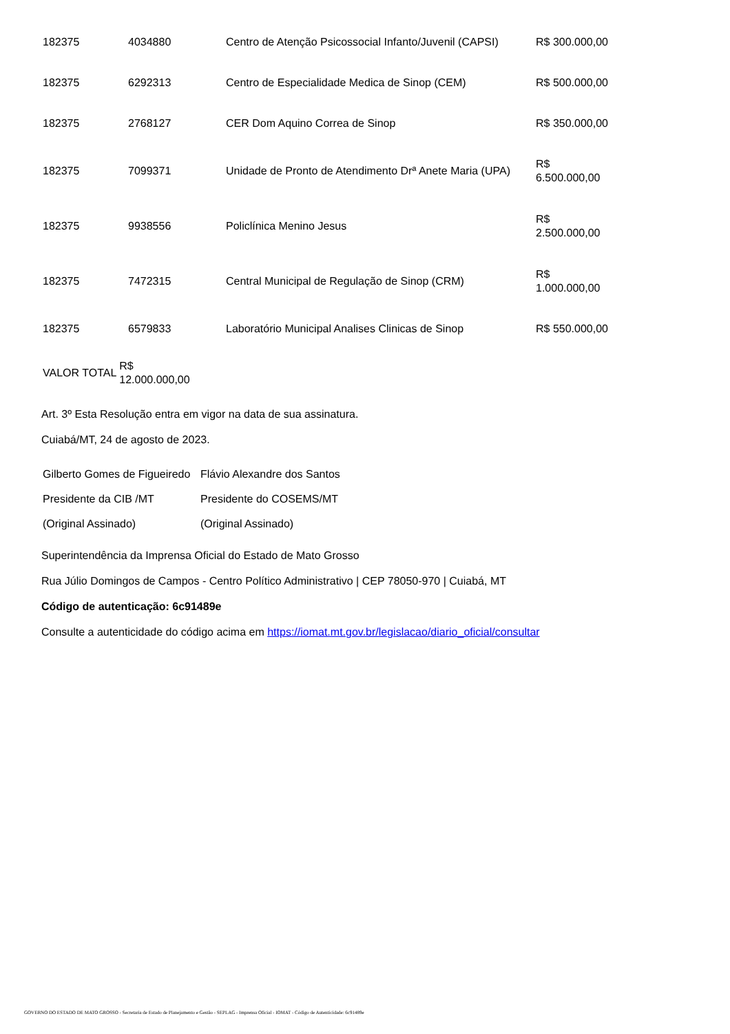| 182375 | 4034880 | Centro de Atenção Psicossocial Infanto/Juvenil (CAPSI) | R$ 300.000,00 |
| 182375 | 6292313 | Centro de Especialidade Medica de Sinop (CEM) | R$ 500.000,00 |
| 182375 | 2768127 | CER Dom Aquino Correa de Sinop | R$ 350.000,00 |
| 182375 | 7099371 | Unidade de Pronto de Atendimento Drª Anete Maria (UPA) | R$ 6.500.000,00 |
| 182375 | 9938556 | Policlínica Menino Jesus | R$ 2.500.000,00 |
| 182375 | 7472315 | Central Municipal de Regulação de Sinop (CRM) | R$ 1.000.000,00 |
| 182375 | 6579833 | Laboratório Municipal Analises Clinicas de Sinop | R$ 550.000,00 |
| VALOR TOTAL | R$ 12.000.000,00 |
Art. 3º Esta Resolução entra em vigor na data de sua assinatura.
Cuiabá/MT, 24 de agosto de 2023.
| Gilberto Gomes de Figueiredo | Flávio Alexandre dos Santos |
| Presidente da CIB /MT | Presidente do COSEMS/MT |
| (Original Assinado) | (Original Assinado) |
Superintendência da Imprensa Oficial do Estado de Mato Grosso
Rua Júlio Domingos de Campos - Centro Político Administrativo | CEP 78050-970 | Cuiabá, MT
Código de autenticação: 6c91489e
Consulte a autenticidade do código acima em https://iomat.mt.gov.br/legislacao/diario_oficial/consultar
GOVERNO DO ESTADO DE MATO GROSSO - Secretaria de Estado de Planejamento e Gestão - SEPLAG - Imprensa Oficial - IOMAT - Código de Autenticidade: 6c91489e